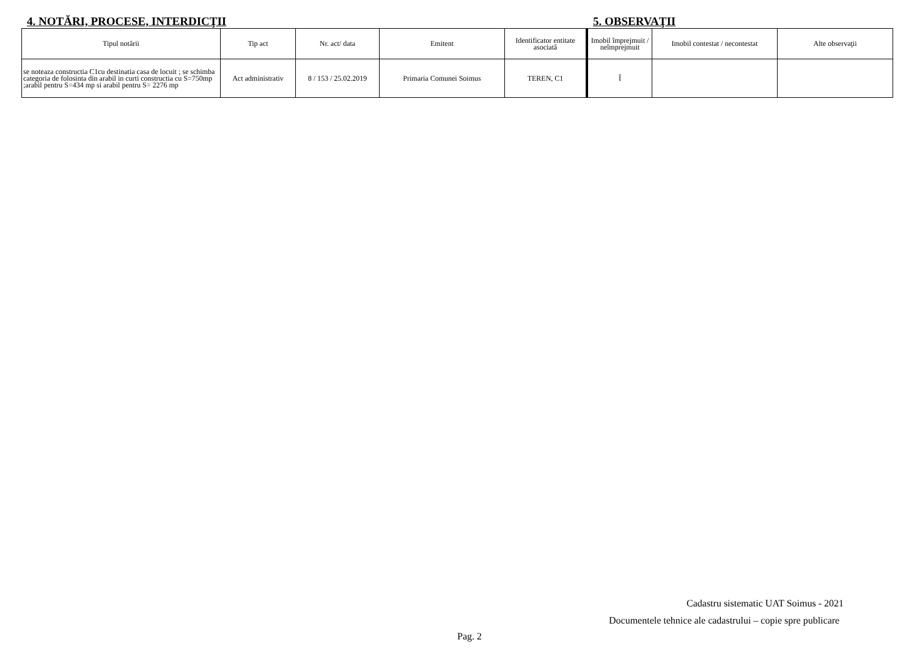4. NOTĂRI, PROCESE, INTERDICŢII 5. OBSERVAŢII
| Tipul notării | Tip act | Nr. act/ data | Emitent | Identificator entitate asociată | Imobil împrejmuit / neîmprejmuit | Imobil contestat / necontestat | Alte observaţii |
| --- | --- | --- | --- | --- | --- | --- | --- |
| se noteaza constructia C1cu destinatia casa de locuit ; se schimba categoria de folosinta din arabil in curti constructia cu S=750mp ;arabil pentru S=434 mp si arabil pentru S= 2276 mp | Act administrativ | 8 / 153 / 25.02.2019 | Primaria Comunei Soimus | TEREN, C1 | Î | | |
Cadastru sistematic UAT Soimus - 2021
Documentele tehnice ale cadastrului – copie spre publicare
Pag. 2